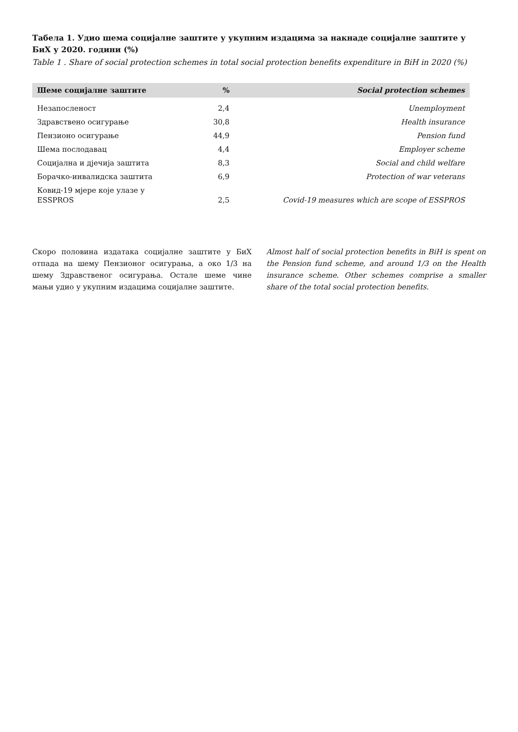Табела 1. Удио шема социјалне заштите у укупним издацима за накнаде социјалне заштите у БиХ у 2020. години (%)
Table 1 . Share of social protection schemes in total social protection benefits expenditure in BiH in 2020 (%)
| Шеме социјалне заштите | % | Social protection schemes |
| --- | --- | --- |
| Незапосленост | 2,4 | Unemployment |
| Здравствено осигурање | 30,8 | Health insurance |
| Пензионо осигурање | 44,9 | Pension fund |
| Шема послодавац | 4,4 | Employer scheme |
| Социјална и дјечија заштита | 8,3 | Social and child welfare |
| Борачко-инвалидска заштита | 6,9 | Protection of war veterans |
| Ковид-19 мјере које улазе у ESSPROS | 2,5 | Covid-19 measures which are scope of ESSPROS |
Скоро половина издатака социјалне заштите у БиХ отпада на шему Пензионог осигурања, а око 1/3 на шему Здравственог осигурања. Остале шеме чине мањи удио у укупним издацима социјалне заштите.
Almost half of social protection benefits in BiH is spent on the Pension fund scheme, and around 1/3 on the Health insurance scheme. Other schemes comprise a smaller share of the total social protection benefits.